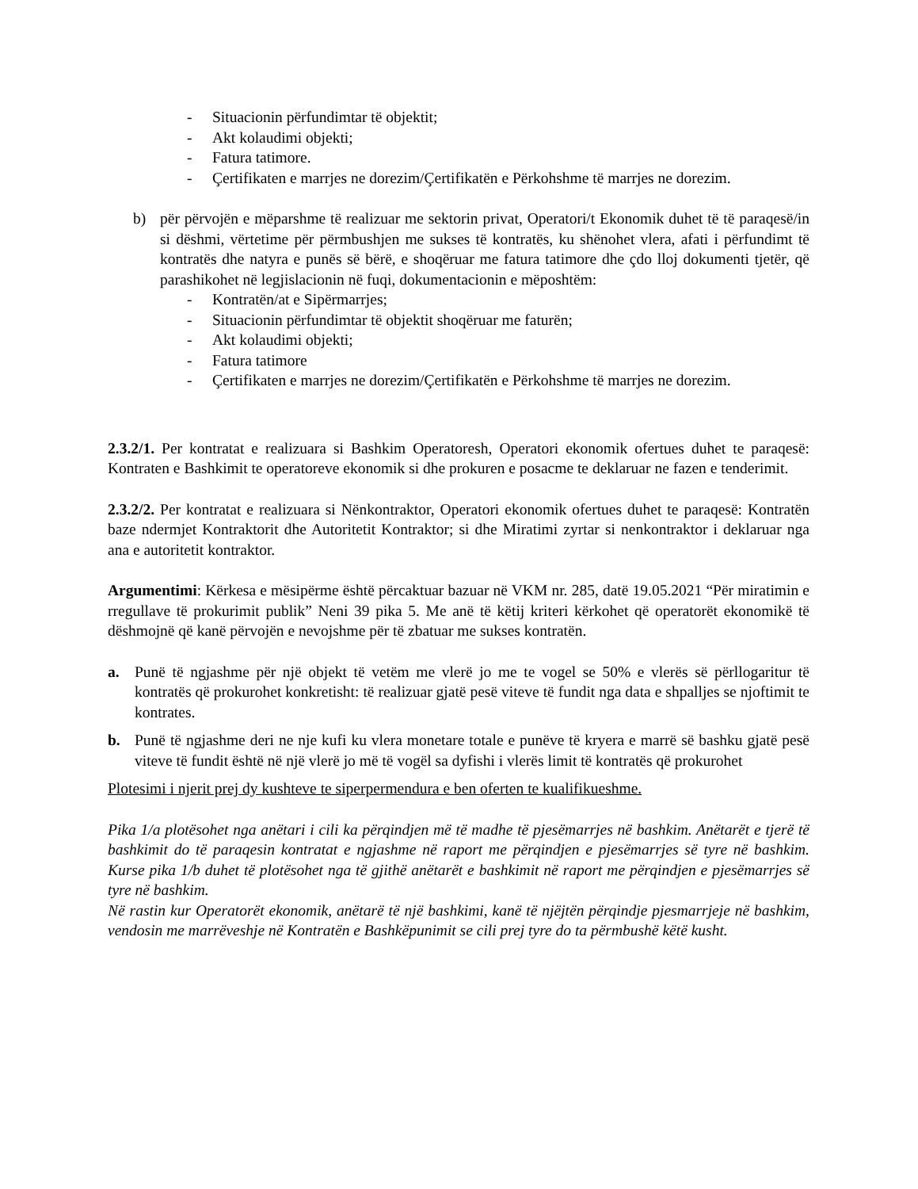- Situacionin përfundimtar të objektit;
- Akt kolaudimi objekti;
- Fatura tatimore.
- Çertifikaten e marrjes ne dorezim/Çertifikatën e Përkohshme të marrjes ne dorezim.
b) për përvojën e mëparshme të realizuar me sektorin privat, Operatori/t Ekonomik duhet të të paraqesë/in si dëshmi, vërtetime për përmbushjen me sukses të kontratës, ku shënohet vlera, afati i përfundimt të kontratës dhe natyra e punës së bërë, e shoqëruar me fatura tatimore dhe çdo lloj dokumenti tjetër, që parashikohet në legjislacionin në fuqi, dokumentacionin e mëposhtëm:
- Kontratën/at e Sipërmarrjes;
- Situacionin përfundimtar të objektit shoqëruar me faturën;
- Akt kolaudimi objekti;
- Fatura tatimore
- Çertifikaten e marrjes ne dorezim/Çertifikatën e Përkohshme të marrjes ne dorezim.
2.3.2/1. Per kontratat e realizuara si Bashkim Operatoresh, Operatori ekonomik ofertues duhet te paraqesë: Kontraten e Bashkimit te operatoreve ekonomik si dhe prokuren e posacme te deklaruar ne fazen e tenderimit.
2.3.2/2. Per kontratat e realizuara si Nënkontraktor, Operatori ekonomik ofertues duhet te paraqesë: Kontratën baze ndermjet Kontraktorit dhe Autoritetit Kontraktor; si dhe Miratimi zyrtar si nenkontraktor i deklaruar nga ana e autoritetit kontraktor.
Argumentimi: Kërkesa e mësipërme është përcaktuar bazuar në VKM nr. 285, datë 19.05.2021 “Për miratimin e rregullave të prokurimit publik” Neni 39 pika 5. Me anë të këtij kriteri kërkohet që operatorët ekonomikë të dëshmojnë që kanë përvojën e nevojshme për të zbatuar me sukses kontratën.
a. Punë të ngjashme për një objekt të vetëm me vlerë jo me te vogel se 50% e vlerës së përllogaritur të kontratës që prokurohet konkretisht: të realizuar gjatë pesë viteve të fundit nga data e shpalljes se njoftimit te kontrates.
b. Punë të ngjashme deri ne nje kufi ku vlera monetare totale e punëve të kryera e marrë së bashku gjatë pesë viteve të fundit është në një vlerë jo më të vogël sa dyfishi i vlerës limit të kontratës që prokurohet
Plotesimi i njerit prej dy kushteve te siperpermendura e ben oferten te kualifikueshme.
Pika 1/a plotësohet nga anëtari i cili ka përqindjen më të madhe të pjesëmarrjes në bashkim. Anëtarët e tjerë të bashkimit do të paraqesin kontratat e ngjashme në raport me përqindjen e pjesëmarrjes së tyre në bashkim. Kurse pika 1/b duhet të plotësohet nga të gjithë anëtarët e bashkimit në raport me përqindjen e pjesëmarrjes së tyre në bashkim.
Në rastin kur Operatorët ekonomik, anëtarë të një bashkimi, kanë të njëjtën përqindje pjesmarrjeje në bashkim, vendosin me marrëveshje në Kontratën e Bashkëpunimit se cili prej tyre do ta përmbushë këtë kusht.